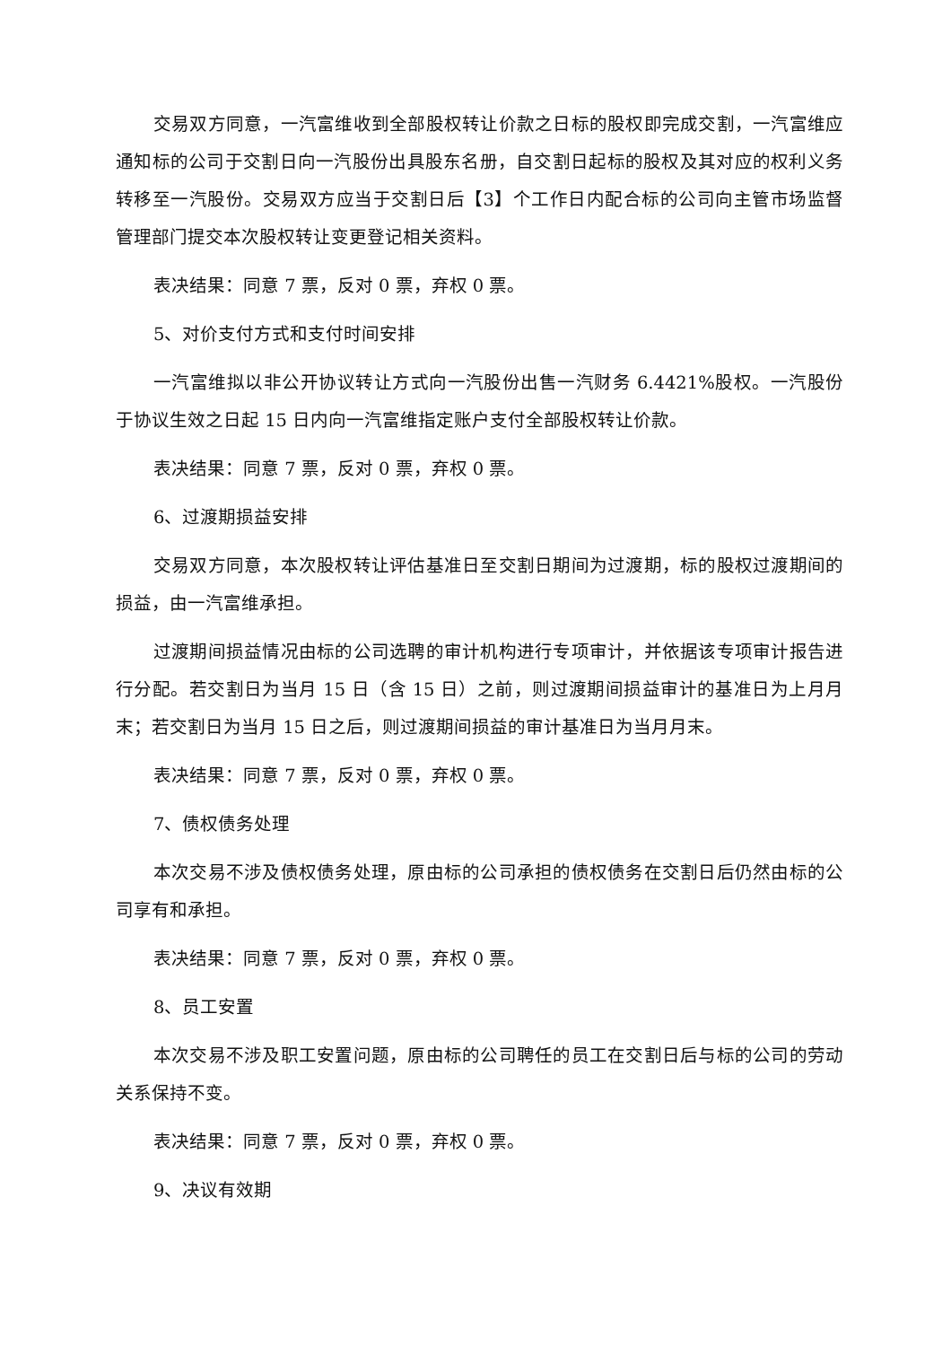交易双方同意，一汽富维收到全部股权转让价款之日标的股权即完成交割，一汽富维应通知标的公司于交割日向一汽股份出具股东名册，自交割日起标的股权及其对应的权利义务转移至一汽股份。交易双方应当于交割日后【3】个工作日内配合标的公司向主管市场监督管理部门提交本次股权转让变更登记相关资料。
表决结果：同意 7 票，反对 0 票，弃权 0 票。
5、对价支付方式和支付时间安排
一汽富维拟以非公开协议转让方式向一汽股份出售一汽财务 6.4421%股权。一汽股份于协议生效之日起 15 日内向一汽富维指定账户支付全部股权转让价款。
表决结果：同意 7 票，反对 0 票，弃权 0 票。
6、过渡期损益安排
交易双方同意，本次股权转让评估基准日至交割日期间为过渡期，标的股权过渡期间的损益，由一汽富维承担。
过渡期间损益情况由标的公司选聘的审计机构进行专项审计，并依据该专项审计报告进行分配。若交割日为当月 15 日（含 15 日）之前，则过渡期间损益审计的基准日为上月月末；若交割日为当月 15 日之后，则过渡期间损益的审计基准日为当月月末。
表决结果：同意 7 票，反对 0 票，弃权 0 票。
7、债权债务处理
本次交易不涉及债权债务处理，原由标的公司承担的债权债务在交割日后仍然由标的公司享有和承担。
表决结果：同意 7 票，反对 0 票，弃权 0 票。
8、员工安置
本次交易不涉及职工安置问题，原由标的公司聘任的员工在交割日后与标的公司的劳动关系保持不变。
表决结果：同意 7 票，反对 0 票，弃权 0 票。
9、决议有效期